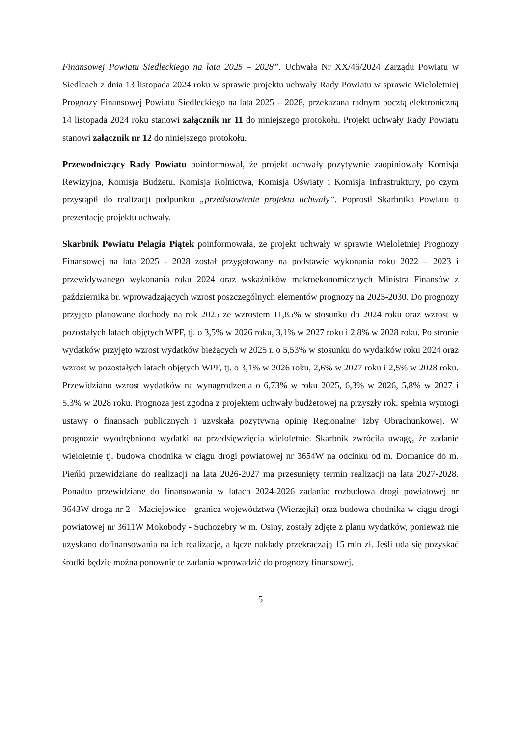Finansowej Powiatu Siedleckiego na lata 2025 – 2028”. Uchwała Nr XX/46/2024 Zarządu Powiatu w Siedlcach z dnia 13 listopada 2024 roku w sprawie projektu uchwały Rady Powiatu w sprawie Wieloletniej Prognozy Finansowej Powiatu Siedleckiego na lata 2025 – 2028, przekazana radnym pocztą elektroniczną 14 listopada 2024 roku stanowi załącznik nr 11 do niniejszego protokołu. Projekt uchwały Rady Powiatu stanowi załącznik nr 12 do niniejszego protokołu.
Przewodniczący Rady Powiatu poinformował, że projekt uchwały pozytywnie zaopiniowały Komisja Rewizyjna, Komisja Budżetu, Komisja Rolnictwa, Komisja Oświaty i Komisja Infrastruktury, po czym przystąpił do realizacji podpunktu „przedstawienie projektu uchwały”. Poprosił Skarbnika Powiatu o prezentację projektu uchwały.
Skarbnik Powiatu Pelagia Piątek poinformowała, że projekt uchwały w sprawie Wieloletniej Prognozy Finansowej na lata 2025 - 2028 został przygotowany na podstawie wykonania roku 2022 – 2023 i przewidywanego wykonania roku 2024 oraz wskaźników makroekonomicznych Ministra Finansów z października br. wprowadzających wzrost poszczególnych elementów prognozy na 2025-2030. Do prognozy przyjęto planowane dochody na rok 2025 ze wzrostem 11,85% w stosunku do 2024 roku oraz wzrost w pozostałych latach objętych WPF, tj. o 3,5% w 2026 roku, 3,1% w 2027 roku i 2,8% w 2028 roku. Po stronie wydatków przyjęto wzrost wydatków bieżących w 2025 r. o 5,53% w stosunku do wydatków roku 2024 oraz wzrost w pozostałych latach objętych WPF, tj. o 3,1% w 2026 roku, 2,6% w 2027 roku i 2,5% w 2028 roku. Przewidziano wzrost wydatków na wynagrodzenia o 6,73% w roku 2025, 6,3% w 2026, 5,8% w 2027 i 5,3% w 2028 roku. Prognoza jest zgodna z projektem uchwały budżetowej na przyszły rok, spełnia wymogi ustawy o finansach publicznych i uzyskała pozytywną opinię Regionalnej Izby Obrachunkowej. W prognozie wyodrębniono wydatki na przedsięwzięcia wieloletnie. Skarbnik zwróciła uwagę, że zadanie wieloletnie tj. budowa chodnika w ciągu drogi powiatowej nr 3654W na odcinku od m. Domanice do m. Pieńki przewidziane do realizacji na lata 2026-2027 ma przesunięty termin realizacji na lata 2027-2028. Ponadto przewidziane do finansowania w latach 2024-2026 zadania: rozbudowa drogi powiatowej nr 3643W droga nr 2 - Maciejowice - granica województwa (Wierzejki) oraz budowa chodnika w ciągu drogi powiatowej nr 3611W Mokobody - Suchożebry w m. Osiny, zostały zdjęte z planu wydatków, ponieważ nie uzyskano dofinansowania na ich realizację, a łącze nakłady przekraczają 15 mln zł. Jeśli uda się pozyskać środki będzie można ponownie te zadania wprowadzić do prognozy finansowej.
5